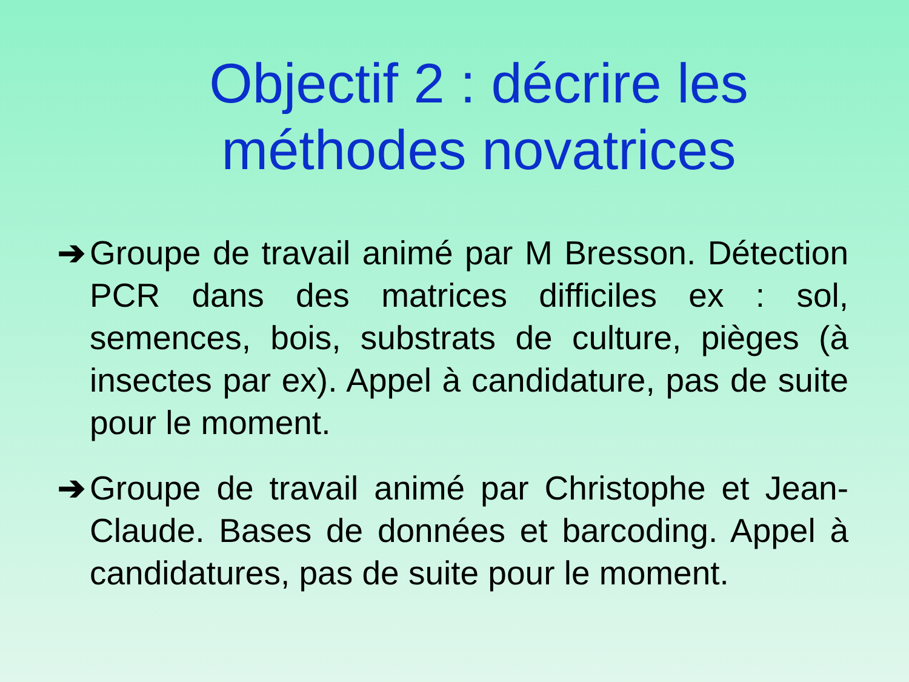Objectif 2 : décrire les
méthodes novatrices
➔ Groupe de travail animé par M Bresson. Détection PCR dans des matrices difficiles ex : sol, semences, bois, substrats de culture, pièges (à insectes par ex). Appel à candidature, pas de suite pour le moment.
➔ Groupe de travail animé par Christophe et Jean-Claude. Bases de données et barcoding. Appel à candidatures, pas de suite pour le moment.